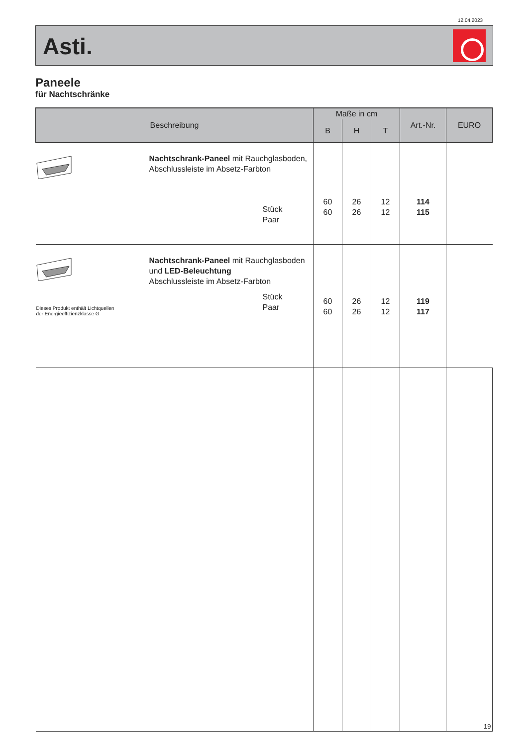12.04.2023
Asti.
Paneele
für Nachtschränke
| Beschreibung | Maße in cm | | | Art.-Nr. | EURO |
| --- | --- | --- | --- | --- | --- |
| | B | H | T | | |
| Nachtschrank-Paneel mit Rauchglasboden, Abschlussleiste im Absetz-Farbton Stück Paar | 60 60 | 26 26 | 12 12 | 114 115 | |
| Nachtschrank-Paneel mit Rauchglasboden und LED-Beleuchtung Abschlussleiste im Absetz-Farbton Dieses Produkt enthält Lichtquellen der Energieeffizienzklasse G Stück Paar | 60 60 | 26 26 | 12 12 | 119 117 | |
19